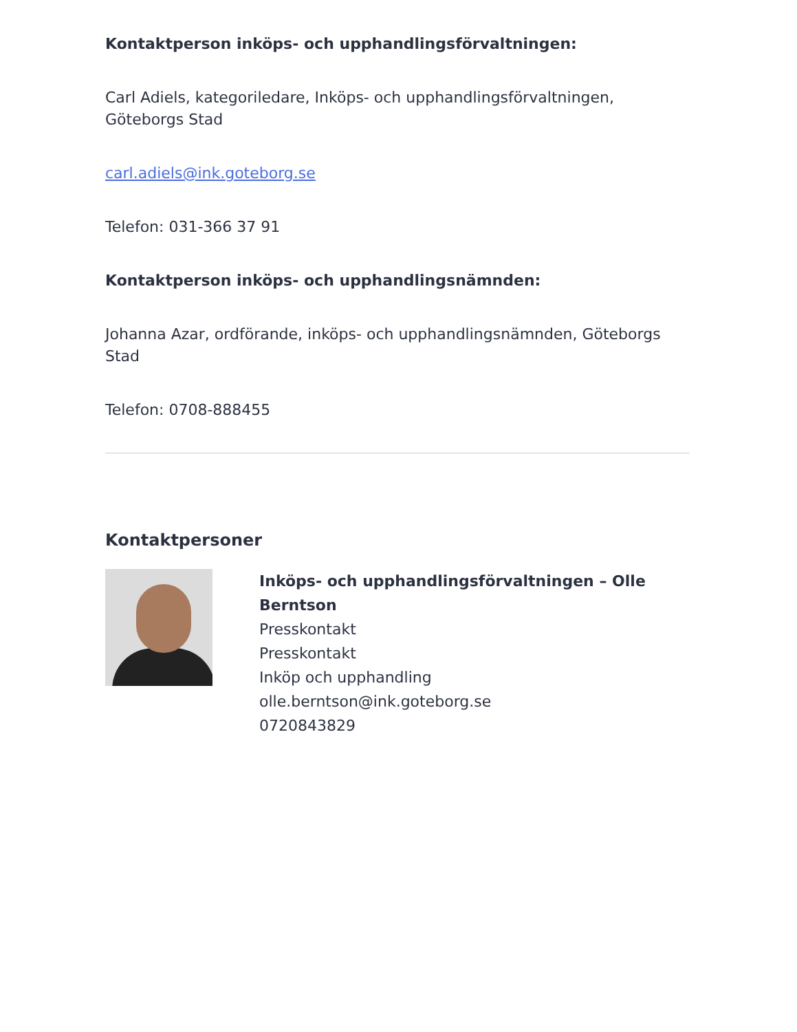Kontaktperson inköps- och upphandlingsförvaltningen:
Carl Adiels, kategoriledare, Inköps- och upphandlingsförvaltningen, Göteborgs Stad
carl.adiels@ink.goteborg.se
Telefon: 031-366 37 91
Kontaktperson inköps- och upphandlingsnämnden:
Johanna Azar, ordförande, inköps- och upphandlingsnämnden, Göteborgs Stad
Telefon: 0708-888455
Kontaktpersoner
Inköps- och upphandlingsförvaltningen – Olle Berntson
Presskontakt
Presskontakt
Inköp och upphandling
olle.berntson@ink.goteborg.se
0720843829